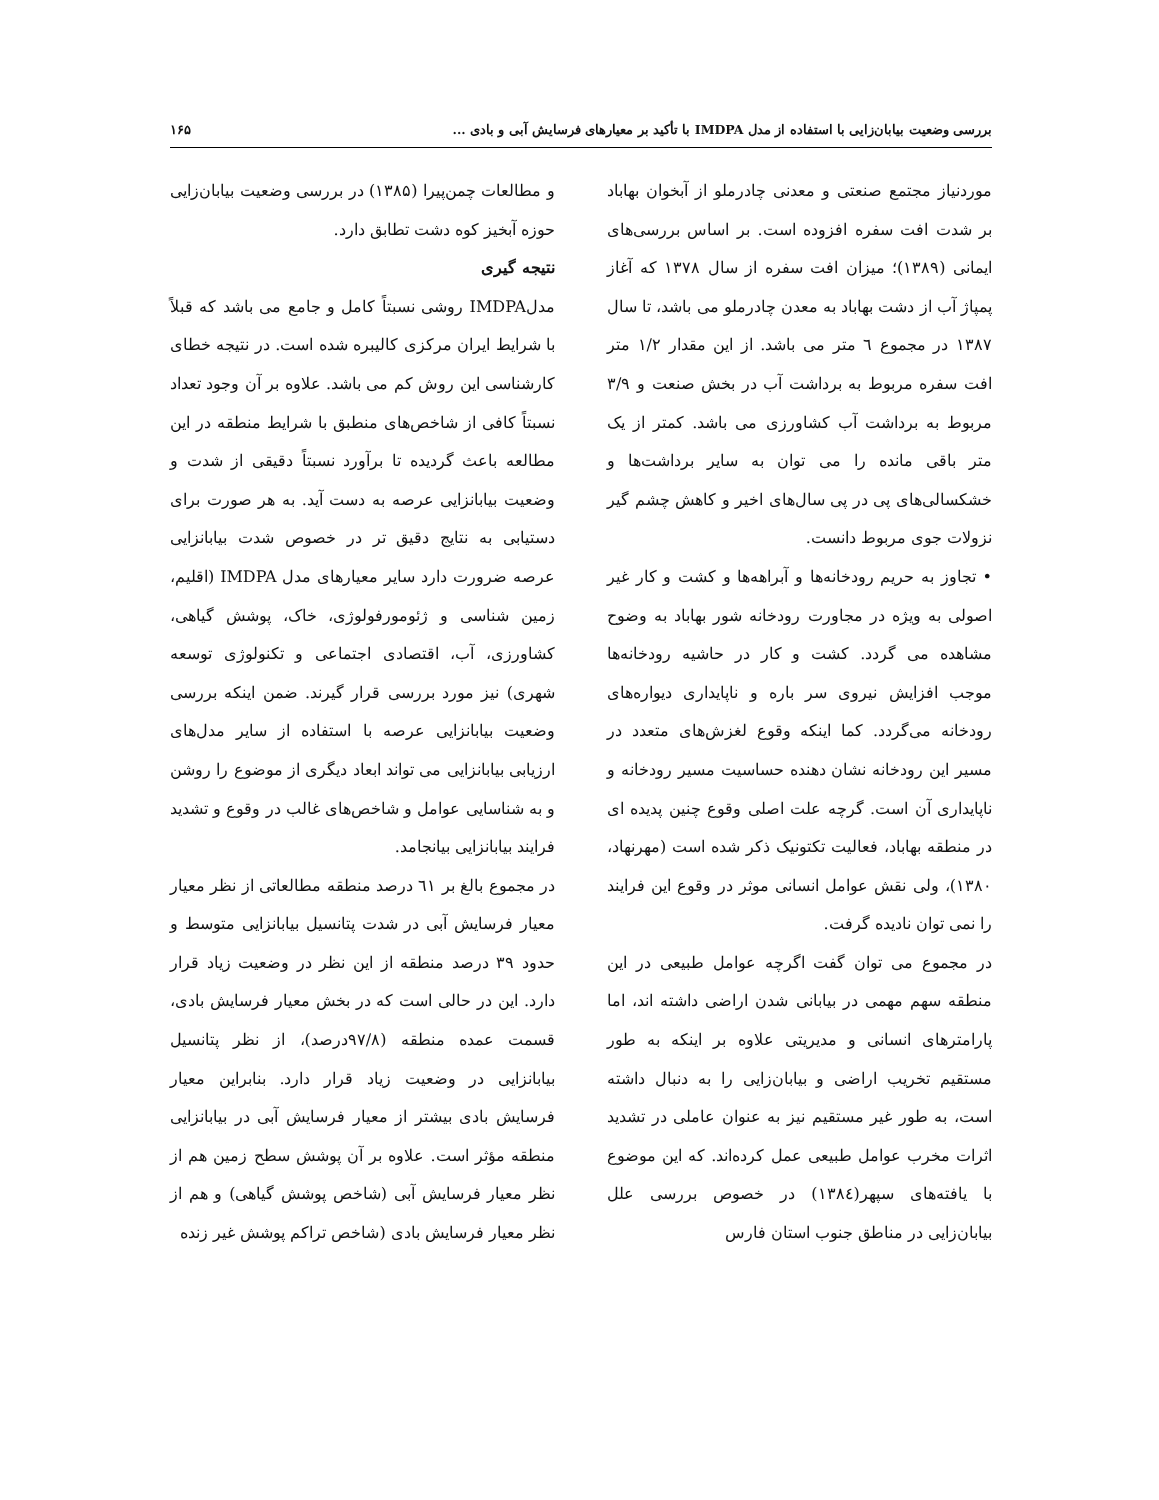بررسی وضعیت بیابان‌زایی با استفاده از مدل IMDPA با تأکید بر معیارهای فرسایش آبی و بادی ... ۱۶۵
موردنیاز مجتمع صنعتی و معدنی چادرملو از آبخوان بهاباد بر شدت افت سفره افزوده است. بر اساس بررسی‌های ایمانی (۱۳۸۹)؛ میزان افت سفره از سال ۱۳۷۸ که آغاز پمپاژ آب از دشت بهاباد به معدن چادرملو می باشد، تا سال ۱۳۸۷ در مجموع ٦ متر می باشد. از این مقدار ۱/۲ متر افت سفره مربوط به برداشت آب در بخش صنعت و ۳/۹ مربوط به برداشت آب کشاورزی می باشد. کمتر از یک متر باقی مانده را می توان به سایر برداشت‌ها و خشکسالی‌های پی در پی سال‌های اخیر و کاهش چشم گیر نزولات جوی مربوط دانست.
• تجاوز به حریم رودخانه‌ها و آبراهه‌ها و کشت و کار غیر اصولی به ویژه در مجاورت رودخانه شور بهاباد به وضوح مشاهده می گردد. کشت و کار در حاشیه رودخانه‌ها موجب افزایش نیروی سر باره و ناپایداری دیواره‌های رودخانه می‌گردد. کما اینکه وقوع لغزش‌های متعدد در مسیر این رودخانه نشان دهنده حساسیت مسیر رودخانه و ناپایداری آن است. گرچه علت اصلی وقوع چنین پدیده ای در منطقه بهاباد، فعالیت تکتونیک ذکر شده است (مهرنهاد، ۱۳۸۰)، ولی نقش عوامل انسانی موثر در وقوع این فرایند را نمی توان نادیده گرفت.
در مجموع می توان گفت اگرچه عوامل طبیعی در این منطقه سهم مهمی در بیابانی شدن اراضی داشته اند، اما پارامترهای انسانی و مدیریتی علاوه بر اینکه به طور مستقیم تخریب اراضی و بیابان‌زایی را به دنبال داشته است، به طور غیر مستقیم نیز به عنوان عاملی در تشدید اثرات مخرب عوامل طبیعی عمل کرده‌اند. که این موضوع با یافته‌های سپهر(۱۳۸٤) در خصوص بررسی علل بیابان‌زایی در مناطق جنوب استان فارس
و مطالعات چمن‌پیرا (۱۳۸۵) در بررسی وضعیت بیابان‌زایی حوزه آبخیز کوه دشت تطابق دارد.
نتیجه گیری
مدلIMDPA روشی نسبتاً کامل و جامع می باشد که قبلاً با شرایط ایران مرکزی کالیبره شده است. در نتیجه خطای کارشناسی این روش کم می باشد. علاوه بر آن وجود تعداد نسبتاً کافی از شاخص‌های منطبق با شرایط منطقه در این مطالعه باعث گردیده تا برآورد نسبتاً دقیقی از شدت و وضعیت بیابانزایی عرصه به دست آید. به هر صورت برای دستیابی به نتایج دقیق تر در خصوص شدت بیابانزایی عرصه ضرورت دارد سایر معیارهای مدل IMDPA (اقلیم، زمین شناسی و ژئومورفولوژی، خاک، پوشش گیاهی، کشاورزی، آب، اقتصادی اجتماعی و تکنولوژی توسعه شهری) نیز مورد بررسی قرار گیرند. ضمن اینکه بررسی وضعیت بیابانزایی عرصه با استفاده از سایر مدل‌های ارزیابی بیابانزایی می تواند ابعاد دیگری از موضوع را روشن و به شناسایی عوامل و شاخص‌های غالب در وقوع و تشدید فرایند بیابانزایی بیانجامد.
در مجموع بالغ بر ٦۱ درصد منطقه مطالعاتی از نظر معیار معیار فرسایش آبی در شدت پتانسیل بیابانزایی متوسط و حدود ۳۹ درصد منطقه از این نظر در وضعیت زیاد قرار دارد. این در حالی است که در بخش معیار فرسایش بادی، قسمت عمده منطقه (۹۷/۸درصد)، از نظر پتانسیل بیابانزایی در وضعیت زیاد قرار دارد. بنابراین معیار فرسایش بادی بیشتر از معیار فرسایش آبی در بیابانزایی منطقه مؤثر است. علاوه بر آن پوشش سطح زمین هم از نظر معیار فرسایش آبی (شاخص پوشش گیاهی) و هم از نظر معیار فرسایش بادی (شاخص تراکم پوشش غیر زنده